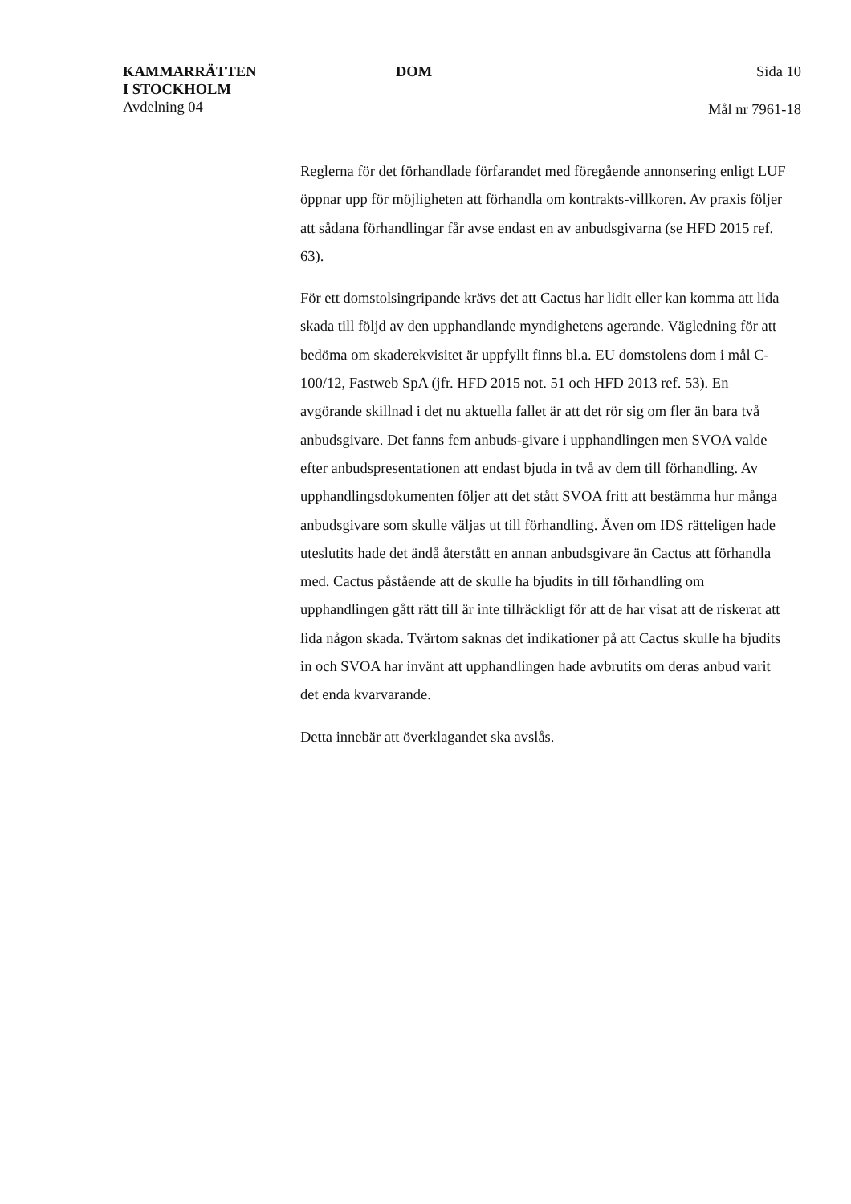KAMMARRÄTTEN
I STOCKHOLM
Avdelning 04
DOM Sida 10
Mål nr 7961-18
Reglerna för det förhandlade förfarandet med föregående annonsering enligt LUF öppnar upp för möjligheten att förhandla om kontrakts-villkoren. Av praxis följer att sådana förhandlingar får avse endast en av anbudsgivarna (se HFD 2015 ref. 63).
För ett domstolsingripande krävs det att Cactus har lidit eller kan komma att lida skada till följd av den upphandlande myndighetens agerande. Vägledning för att bedöma om skaderekvisitet är uppfyllt finns bl.a. EU domstolens dom i mål C-100/12, Fastweb SpA (jfr. HFD 2015 not. 51 och HFD 2013 ref. 53). En avgörande skillnad i det nu aktuella fallet är att det rör sig om fler än bara två anbudsgivare. Det fanns fem anbuds-givare i upphandlingen men SVOA valde efter anbudspresentationen att endast bjuda in två av dem till förhandling. Av upphandlingsdokumenten följer att det stått SVOA fritt att bestämma hur många anbudsgivare som skulle väljas ut till förhandling. Även om IDS rätteligen hade uteslutits hade det ändå återstått en annan anbudsgivare än Cactus att förhandla med. Cactus påstående att de skulle ha bjudits in till förhandling om upphandlingen gått rätt till är inte tillräckligt för att de har visat att de riskerat att lida någon skada. Tvärtom saknas det indikationer på att Cactus skulle ha bjudits in och SVOA har invänt att upphandlingen hade avbrutits om deras anbud varit det enda kvarvarande.
Detta innebär att överklagandet ska avslås.